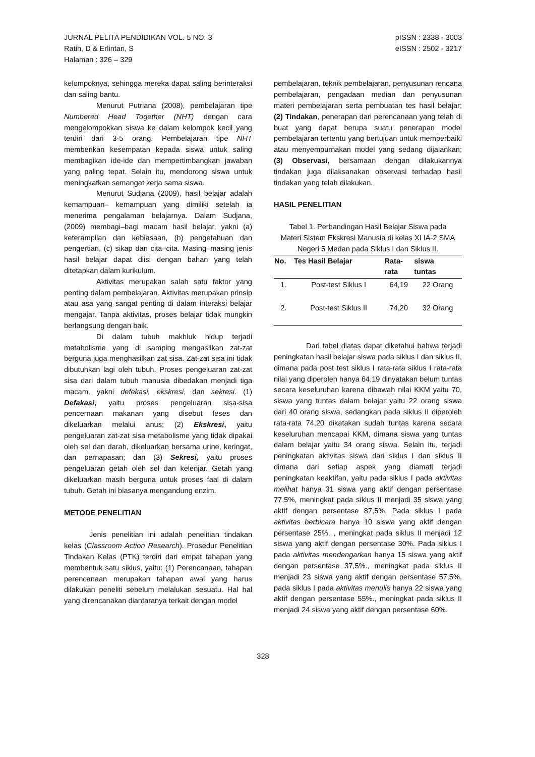JURNAL PELITA PENDIDIKAN VOL. 5 NO. 3
Ratih, D & Erlintan, S
Halaman : 326 – 329
pISSN : 2338 - 3003
eISSN : 2502 - 3217
kelompoknya, sehingga mereka dapat saling berinteraksi dan saling bantu.
Menurut Putriana (2008), pembelajaran tipe Numbered Head Together (NHT) dengan cara mengelompokkan siswa ke dalam kelompok kecil yang terdiri dari 3-5 orang. Pembelajaran tipe NHT memberikan kesempatan kepada siswa untuk saling membagikan ide-ide dan mempertimbangkan jawaban yang paling tepat. Selain itu, mendorong siswa untuk meningkatkan semangat kerja sama siswa.
Menurut Sudjana (2009), hasil belajar adalah kemampuan– kemampuan yang dimiliki setelah ia menerima pengalaman belajarnya. Dalam Sudjana, (2009) membagi–bagi macam hasil belajar, yakni (a) keterampilan dan kebiasaan, (b) pengetahuan dan pengertian, (c) sikap dan cita–cita. Masing–masing jenis hasil belajar dapat diisi dengan bahan yang telah ditetapkan dalam kurikulum.
Aktivitas merupakan salah satu faktor yang penting dalam pembelajaran. Aktivitas merupakan prinsip atau asa yang sangat penting di dalam interaksi belajar mengajar. Tanpa aktivitas, proses belajar tidak mungkin berlangsung dengan baik.
Di dalam tubuh makhluk hidup terjadi metabolisme yang di samping mengasilkan zat-zat berguna juga menghasilkan zat sisa. Zat-zat sisa ini tidak dibutuhkan lagi oleh tubuh. Proses pengeluaran zat-zat sisa dari dalam tubuh manusia dibedakan menjadi tiga macam, yakni defekasi, ekskresi, dan sekresi. (1) Defakasi, yaitu proses pengeluaran sisa-sisa pencernaan makanan yang disebut feses dan dikeluarkan melalui anus; (2) Ekskresi, yaitu pengeluaran zat-zat sisa metabolisme yang tidak dipakai oleh sel dan darah, dikeluarkan bersama urine, keringat, dan pernapasan; dan (3) Sekresi, yaitu proses pengeluaran getah oleh sel dan kelenjar. Getah yang dikeluarkan masih berguna untuk proses faal di dalam tubuh. Getah ini biasanya mengandung enzim.
METODE PENELITIAN
Jenis penelitian ini adalah penelitian tindakan kelas (Classroom Action Research). Prosedur Penelitian Tindakan Kelas (PTK) terdiri dari empat tahapan yang membentuk satu siklus, yaitu: (1) Perencanaan, tahapan perencanaan merupakan tahapan awal yang harus dilakukan peneliti sebelum melalukan sesuatu. Hal hal yang direncanakan diantaranya terkait dengan model
pembelajaran, teknik pembelajaran, penyusunan rencana pembelajaran, pengadaan median dan penyusunan materi pembelajaran serta pembuatan tes hasil belajar; (2) Tindakan, penerapan dari perencanaan yang telah di buat yang dapat berupa suatu penerapan model pembelajaran tertentu yang bertujuan untuk memperbaiki atau menyempurnakan model yang sedang dijalankan; (3) Observasi, bersamaan dengan dilakukannya tindakan juga dilaksanakan observasi terhadap hasil tindakan yang telah dilakukan.
HASIL PENELITIAN
Tabel 1. Perbandingan Hasil Belajar Siswa pada Materi Sistem Ekskresi Manusia di kelas XI IA-2 SMA Negeri 5 Medan pada Siklus I dan Siklus II.
| No. | Tes Hasil Belajar | Rata- rata | siswa tuntas |
| --- | --- | --- | --- |
| 1. | Post-test Siklus I | 64,19 | 22 Orang |
| 2. | Post-test Siklus II | 74,20 | 32 Orang |
Dari tabel diatas dapat diketahui bahwa terjadi peningkatan hasil belajar siswa pada siklus I dan siklus II, dimana pada post test siklus I rata-rata siklus I rata-rata nilai yang diperoleh hanya 64,19 dinyatakan belum tuntas secara keseluruhan karena dibawah nilai KKM yaitu 70, siswa yang tuntas dalam belajar yaitu 22 orang siswa dari 40 orang siswa, sedangkan pada siklus II diperoleh rata-rata 74,20 dikatakan sudah tuntas karena secara keseluruhan mencapai KKM, dimana siswa yang tuntas dalam belajar yaitu 34 orang siswa. Selain itu, terjadi peningkatan aktivitas siswa dari siklus I dan siklus II dimana dari setiap aspek yang diamati terjadi peningkatan keaktifan, yaitu pada siklus I pada aktivitas melihat hanya 31 siswa yang aktif dengan persentase 77,5%, meningkat pada siklus II menjadi 35 siswa yang aktif dengan persentase 87,5%. Pada siklus I pada aktivitas berbicara hanya 10 siswa yang aktif dengan persentase 25%. , meningkat pada siklus II menjadi 12 siswa yang aktif dengan persentase 30%. Pada siklus I pada aktivitas mendengarkan hanya 15 siswa yang aktif dengan persentase 37,5%., meningkat pada siklus II menjadi 23 siswa yang aktif dengan persentase 57,5%. pada siklus I pada aktivitas menulis hanya 22 siswa yang aktif dengan persentase 55%., meningkat pada siklus II menjadi 24 siswa yang aktif dengan persentase 60%.
328